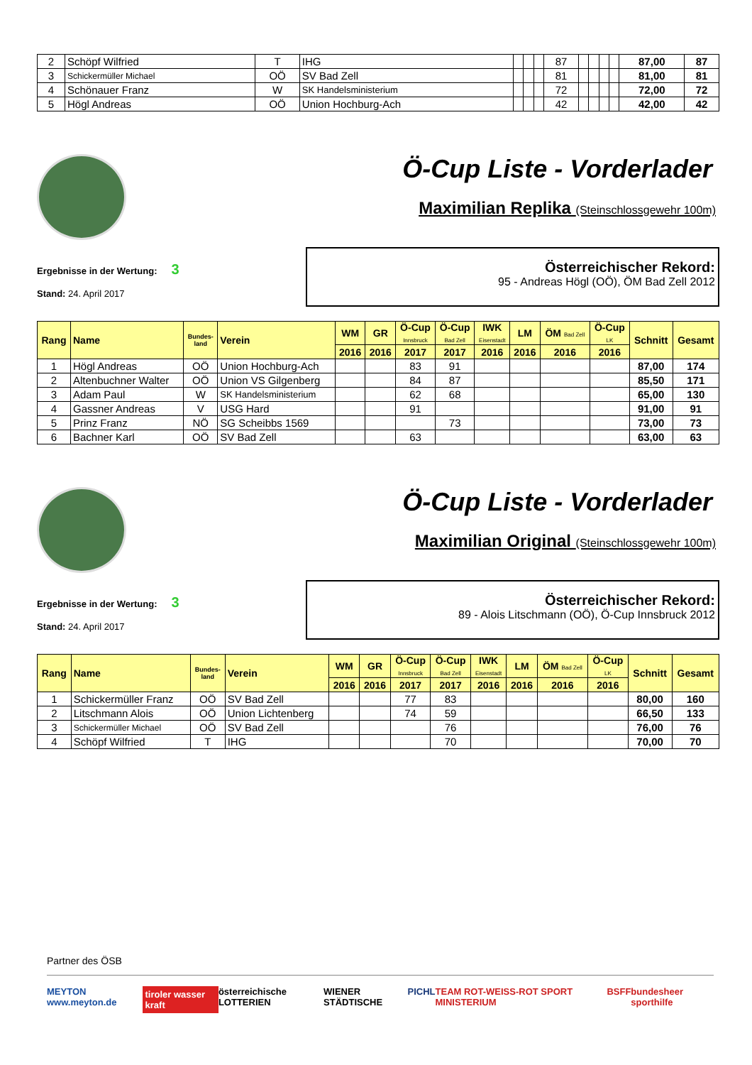| 2 | Schöpf Wilfried | T | IHG | | | | 87 | | | | | 87,00 | 87 |
| 3 | Schickermüller Michael | OÖ | SV Bad Zell | | | | 81 | | | | | 81,00 | 81 |
| 4 | Schönauer Franz | W | SK Handelsministerium | | | | 72 | | | | | 72,00 | 72 |
| 5 | Högl Andreas | OÖ | Union Hochburg-Ach | | | | 42 | | | | | 42,00 | 42 |
Ö-Cup Liste - Vorderlader
Maximilian Replika (Steinschlossgewehr 100m)
Ergebnisse in der Wertung: 3
Stand: 24. April 2017
Österreichischer Rekord:
95 - Andreas Högl (OÖ), ÖM Bad Zell 2012
| Rang | Name | Bundes- land | Verein | WM | GR | Ö-Cup Innsbruck | Ö-Cup Bad Zell | IWK Eisenstadt | LM | ÖM Bad Zell | Ö-Cup LK | Schnitt | Gesamt |
| --- | --- | --- | --- | --- | --- | --- | --- | --- | --- | --- | --- | --- | --- |
| | | | | 2016 | 2016 | 2017 | 2017 | 2016 | 2016 | 2016 | 2016 | | |
| 1 | Högl Andreas | OÖ | Union Hochburg-Ach | | | 83 | 91 | | | | | 87,00 | 174 |
| 2 | Altenbuchner Walter | OÖ | Union VS Gilgenberg | | | 84 | 87 | | | | | 85,50 | 171 |
| 3 | Adam Paul | W | SK Handelsministerium | | | 62 | 68 | | | | | 65,00 | 130 |
| 4 | Gassner Andreas | V | USG Hard | | | 91 | | | | | | 91,00 | 91 |
| 5 | Prinz Franz | NÖ | SG Scheibbs 1569 | | | | 73 | | | | | 73,00 | 73 |
| 6 | Bachner Karl | OÖ | SV Bad Zell | | | 63 | | | | | | 63,00 | 63 |
Ö-Cup Liste - Vorderlader
Maximilian Original (Steinschlossgewehr 100m)
Ergebnisse in der Wertung: 3
Stand: 24. April 2017
Österreichischer Rekord:
89 - Alois Litschmann (OÖ), Ö-Cup Innsbruck 2012
| Rang | Name | Bundes- land | Verein | WM | GR | Ö-Cup Innsbruck | Ö-Cup Bad Zell | IWK Eisenstadt | LM | ÖM Bad Zell | Ö-Cup LK | Schnitt | Gesamt |
| --- | --- | --- | --- | --- | --- | --- | --- | --- | --- | --- | --- | --- | --- |
| | | | | 2016 | 2016 | 2017 | 2017 | 2016 | 2016 | 2016 | 2016 | | |
| 1 | Schickermüller Franz | OÖ | SV Bad Zell | | | 77 | 83 | | | | | 80,00 | 160 |
| 2 | Litschmann Alois | OÖ | Union Lichtenberg | | | 74 | 59 | | | | | 66,50 | 133 |
| 3 | Schickermüller Michael | OÖ | SV Bad Zell | | | | 76 | | | | | 76,00 | 76 |
| 4 | Schöpf Wilfried | T | IHG | | | | 70 | | | | | 70,00 | 70 |
Partner des ÖSB
MEYTON www.meyton.de tiroler wasser kraft österreichische LOTTERIEN WIENER STÄDTISCHE PICHL TEAM ROT-WEISS-ROT SPORT MINISTERIUM BSFF bundesheer sporthilfe